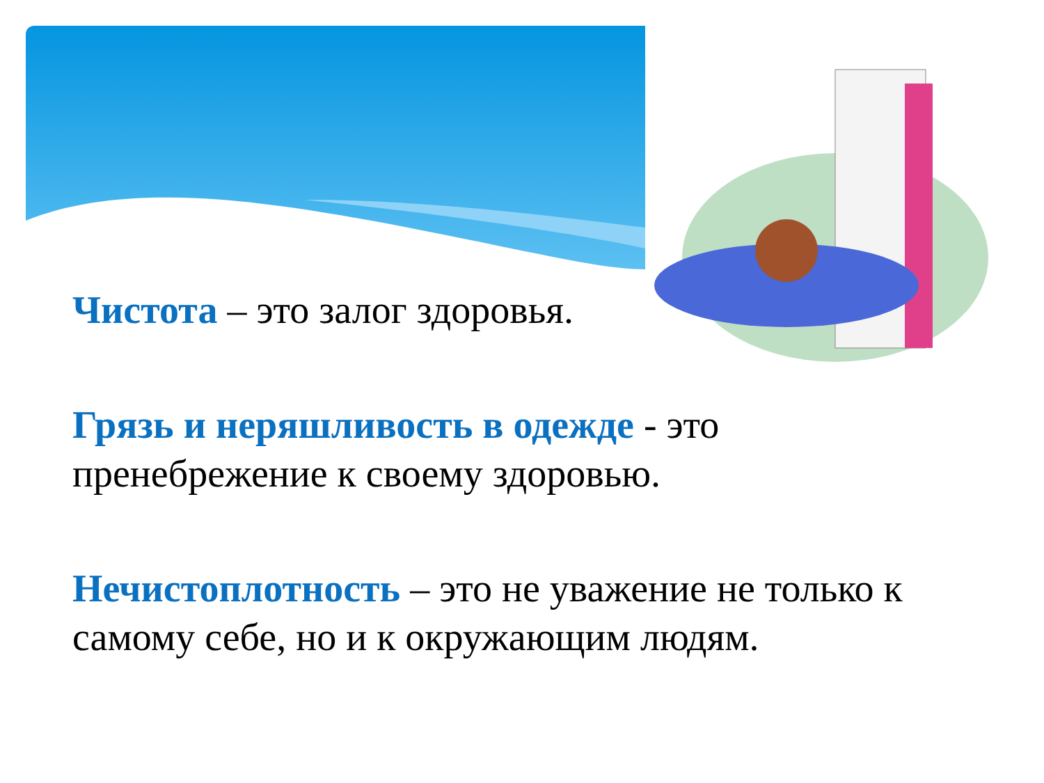Чистота – это залог здоровья.
Грязь и неряшливость в одежде - это
пренебрежение к своему здоровью.
Нечистоплотность – это не уважение не только к
самому себе, но и к окружающим людям.